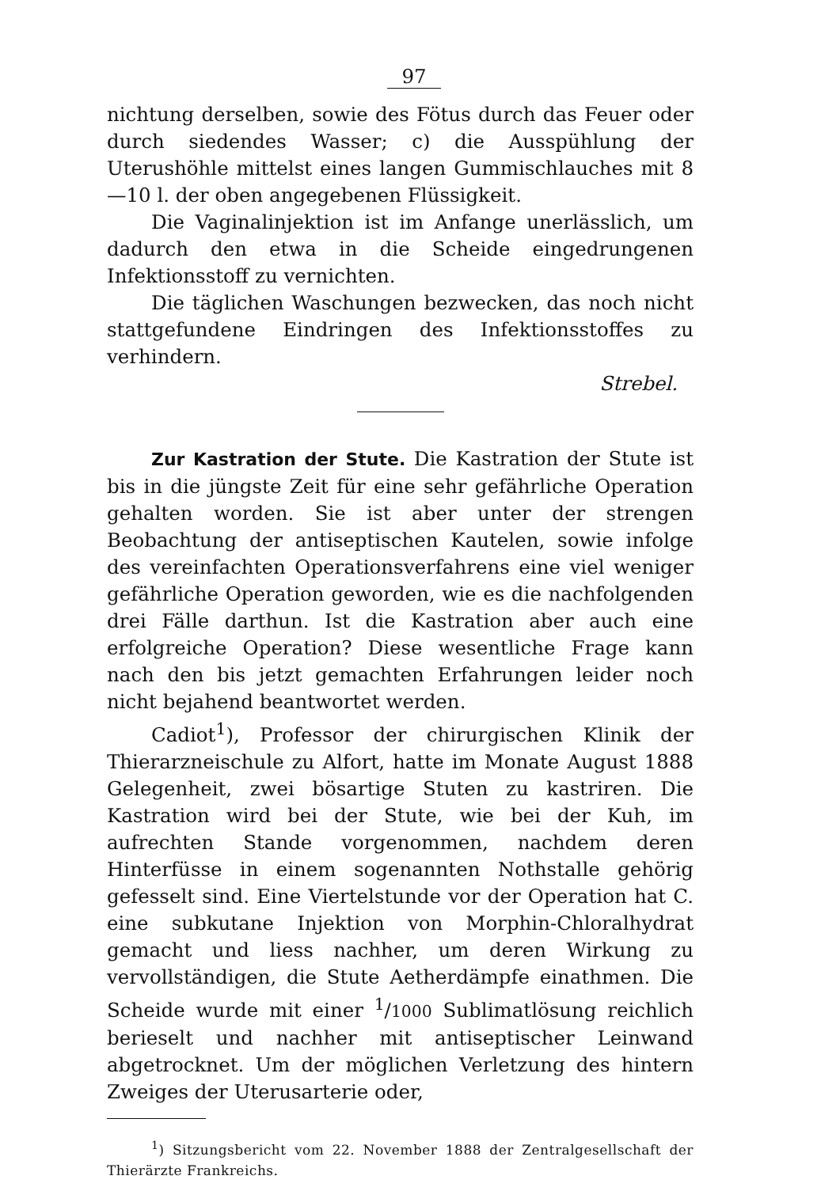97
nichtung derselben, sowie des Fötus durch das Feuer oder durch siedendes Wasser; c) die Ausspühlung der Uterushöhle mittelst eines langen Gummischlauches mit 8—10 l. der oben angegebenen Flüssigkeit.
Die Vaginalinjektion ist im Anfange unerlässlich, um dadurch den etwa in die Scheide eingedrungenen Infektionsstoff zu vernichten.
Die täglichen Waschungen bezwecken, das noch nicht stattgefundene Eindringen des Infektionsstoffes zu verhindern.
Strebel.
Zur Kastration der Stute. Die Kastration der Stute ist bis in die jüngste Zeit für eine sehr gefährliche Operation gehalten worden. Sie ist aber unter der strengen Beobachtung der antiseptischen Kautelen, sowie infolge des vereinfachten Operationsverfahrens eine viel weniger gefährliche Operation geworden, wie es die nachfolgenden drei Fälle darthun. Ist die Kastration aber auch eine erfolgreiche Operation? Diese wesentliche Frage kann nach den bis jetzt gemachten Erfahrungen leider noch nicht bejahend beantwortet werden.
Cadiot<sup>1</sup>), Professor der chirurgischen Klinik der Thierarzneischule zu Alfort, hatte im Monate August 1888 Gelegenheit, zwei bösartige Stuten zu kastriren. Die Kastration wird bei der Stute, wie bei der Kuh, im aufrechten Stande vorgenommen, nachdem deren Hinterfüsse in einem sogenannten Nothstalle gehörig gefesselt sind. Eine Viertelstunde vor der Operation hat C. eine subkutane Injektion von Morphin-Chloralhydrat gemacht und liess nachher, um deren Wirkung zu vervollständigen, die Stute Aetherdämpfe einathmen. Die Scheide wurde mit einer <sup>1</sup>/1000 Sublimatlösung reichlich berieselt und nachher mit antiseptischer Leinwand abgetrocknet. Um der möglichen Verletzung des hintern Zweiges der Uterusarterie oder,
<sup>1</sup>) Sitzungsbericht vom 22. November 1888 der Zentralgesellschaft der Thierärzte Frankreichs.